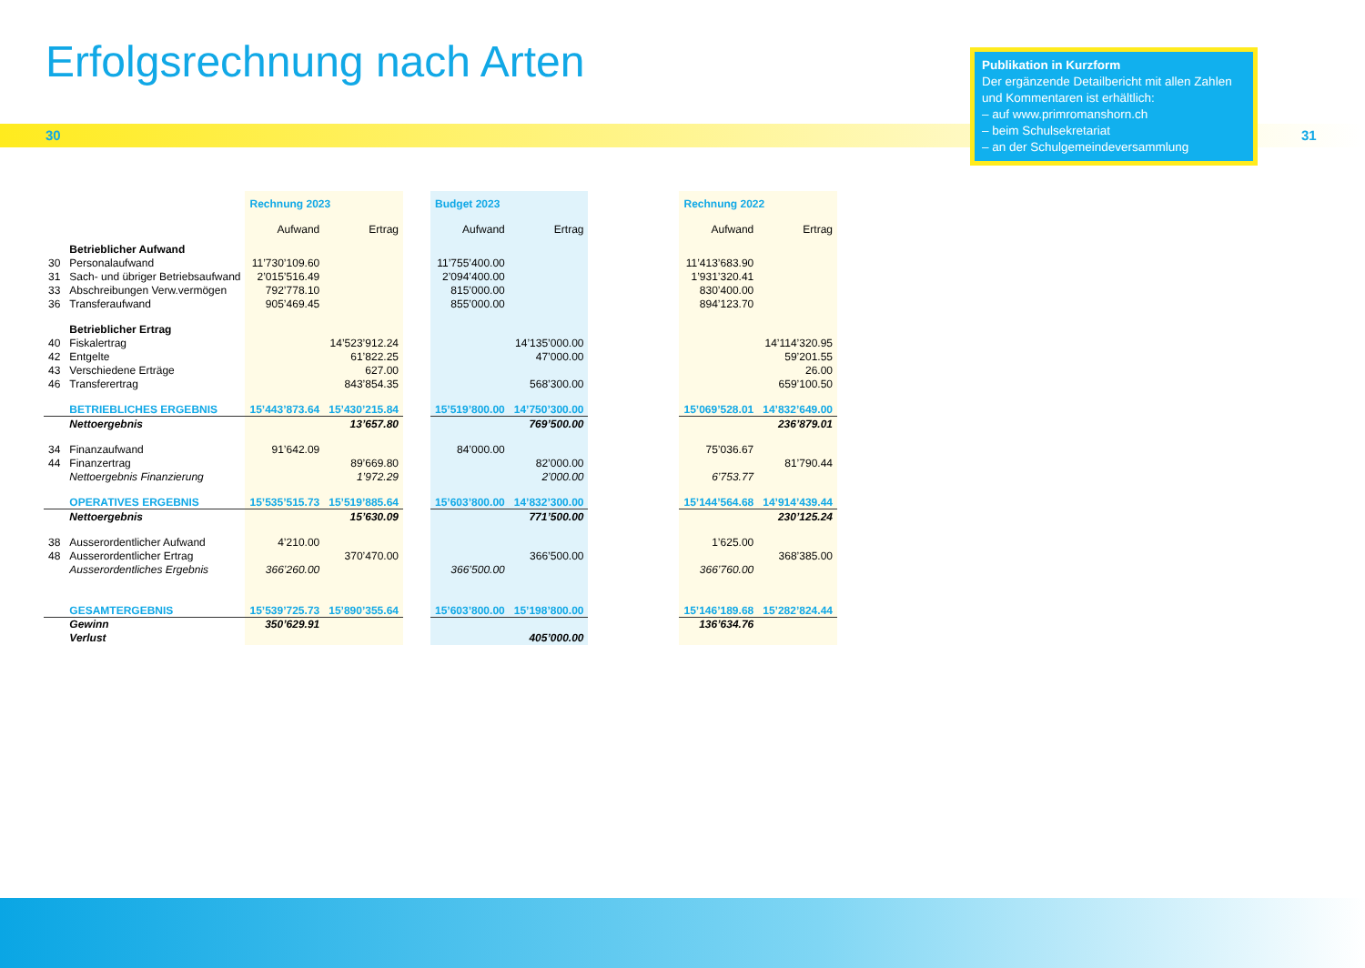Erfolgsrechnung nach Arten
30 31
Publikation in Kurzform
Der ergänzende Detailbericht mit allen Zahlen und Kommentaren ist erhältlich:
– auf www.primromanshorn.ch
– beim Schulsekretariat
– an der Schulgemeindeversammlung
| | | Rechnung 2023 | | | Budget 2023 | | | Rechnung 2022 | |
| | | Aufwand | Ertrag | | Aufwand | Ertrag | | Aufwand | Ertrag |
| | Betrieblicher Aufwand | | | | | | | | |
| 30 | Personalaufwand | 11’730’109.60 | | | 11’755’400.00 | | | 11’413’683.90 | |
| 31 | Sach- und übriger Betriebsaufwand | 2’015’516.49 | | | 2’094’400.00 | | | 1’931’320.41 | |
| 33 | Abschreibungen Verw.vermögen | 792’778.10 | | | 815’000.00 | | | 830’400.00 | |
| 36 | Transferaufwand | 905’469.45 | | | 855’000.00 | | | 894’123.70 | |
| | Betrieblicher Ertrag | | | | | | | | |
| 40 | Fiskalertrag | | 14’523’912.24 | | | 14’135’000.00 | | | 14’114’320.95 |
| 42 | Entgelte | | 61’822.25 | | | 47’000.00 | | | 59’201.55 |
| 43 | Verschiedene Erträge | | 627.00 | | | | | | 26.00 |
| 46 | Transferertrag | | 843’854.35 | | | 568’300.00 | | | 659’100.50 |
| | BETRIEBLICHES ERGEBNIS | 15’443’873.64 | 15’430’215.84 | | 15’519’800.00 | 14’750’300.00 | | 15’069’528.01 | 14’832’649.00 |
| | Nettoergebnis | | 13’657.80 | | | 769’500.00 | | | 236’879.01 |
| 34 | Finanzaufwand | 91’642.09 | | | 84’000.00 | | | 75’036.67 | |
| 44 | Finanzertrag | | 89’669.80 | | | 82’000.00 | | | 81’790.44 |
| | Nettoergebnis Finanzierung | | 1’972.29 | | | 2’000.00 | | 6’753.77 | |
| | OPERATIVES ERGEBNIS | 15’535’515.73 | 15’519’885.64 | | 15’603’800.00 | 14’832’300.00 | | 15’144’564.68 | 14’914’439.44 |
| | Nettoergebnis | | 15’630.09 | | | 771’500.00 | | | 230’125.24 |
| 38 | Ausserordentlicher Aufwand | 4’210.00 | | | | | | 1’625.00 | |
| 48 | Ausserordentlicher Ertrag | | 370’470.00 | | | 366’500.00 | | | 368’385.00 |
| | Ausserordentliches Ergebnis | 366’260.00 | | | 366’500.00 | | | 366’760.00 | |
| | GESAMTERGEBNIS | 15’539’725.73 | 15’890’355.64 | | 15’603’800.00 | 15’198’800.00 | | 15’146’189.68 | 15’282’824.44 |
| | Gewinn | 350’629.91 | | | | | | 136’634.76 | |
| | Verlust | | | | | 405’000.00 | | | |